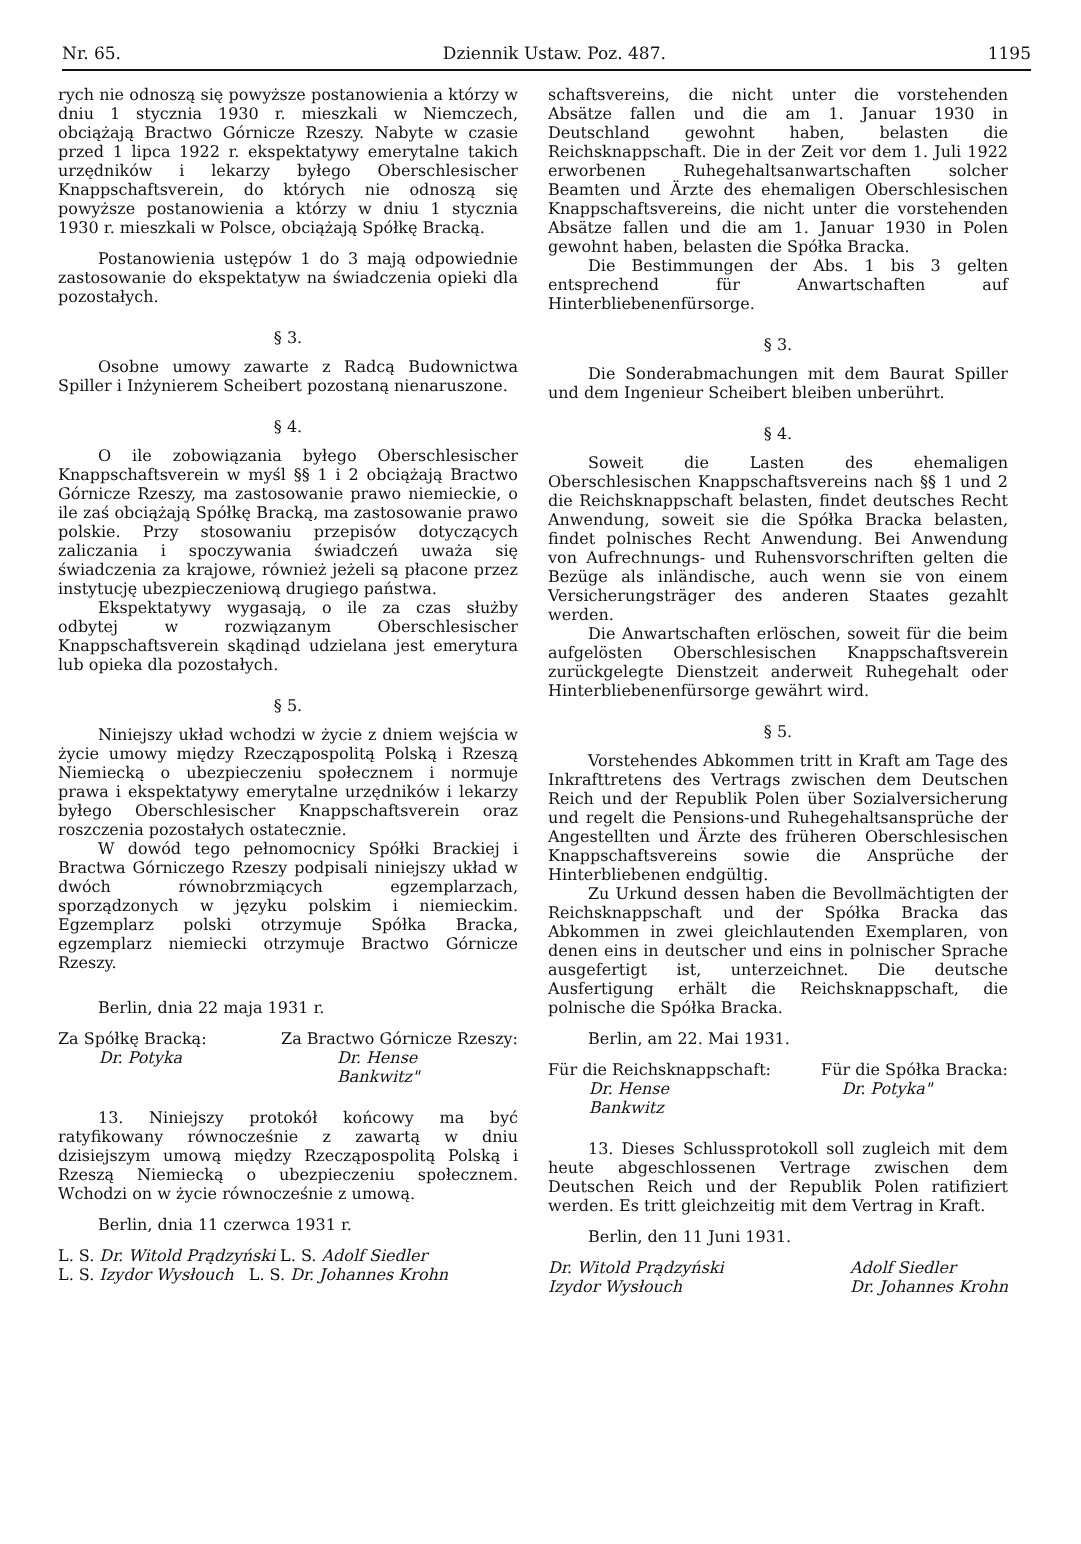Nr. 65. Dziennik Ustaw. Poz. 487. 1195
rych nie odnoszą się powyższe postanowienia a którzy w dniu 1 stycznia 1930 r. mieszkali w Niemczech, obciążają Bractwo Górnicze Rzeszy. Nabyte w czasie przed 1 lipca 1922 r. ekspektatywy emerytalne takich urzędników i lekarzy byłego Oberschlesischer Knappschaftsverein, do których nie odnoszą się powyższe postanowienia a którzy w dniu 1 stycznia 1930 r. mieszkali w Polsce, obciążają Spółkę Bracką.
Postanowienia ustępów 1 do 3 mają odpowiednie zastosowanie do ekspektatyw na świadczenia opieki dla pozostałych.
§ 3.
Osobne umowy zawarte z Radcą Budownictwa Spiller i Inżynierem Scheibert pozostaną nienaruszone.
§ 4.
O ile zobowiązania byłego Oberschlesischer Knappschaftsverein w myśl §§ 1 i 2 obciążają Bractwo Górnicze Rzeszy, ma zastosowanie prawo niemieckie, o ile zaś obciążają Spółkę Bracką, ma zastosowanie prawo polskie. Przy stosowaniu przepisów dotyczących zaliczania i spoczywania świadczeń uważa się świadczenia za krajowe, również jeżeli są płacone przez instytucję ubezpieczeniową drugiego państwa.
Ekspektatywy wygasają, o ile za czas służby odbytej w rozwiązanym Oberschlesischer Knappschaftsverein skądinąd udzielana jest emerytura lub opieka dla pozostałych.
§ 5.
Niniejszy układ wchodzi w życie z dniem wejścia w życie umowy między Rzecząpospolitą Polską i Rzeszą Niemiecką o ubezpieczeniu społecznem i normuje prawa i ekspektatywy emerytalne urzędników i lekarzy byłego Oberschlesischer Knappschaftsverein oraz roszczenia pozostałych ostatecznie.
W dowód tego pełnomocnicy Spółki Brackiej i Bractwa Górniczego Rzeszy podpisali niniejszy układ w dwóch równobrzmiących egzemplarzach, sporządzonych w języku polskim i niemieckim. Egzemplarz polski otrzymuje Spółka Bracka, egzemplarz niemiecki otrzymuje Bractwo Górnicze Rzeszy.
Berlin, dnia 22 maja 1931 r.
Za Spółkę Bracką:
Dr. Potyka
Za Bractwo Górnicze Rzeszy:
Dr. Hense
Bankwitz"
13. Niniejszy protokół końcowy ma być ratyfikowany równocześnie z zawartą w dniu dzisiejszym umową między Rzecząpospolitą Polską i Rzeszą Niemiecką o ubezpieczeniu społecznem. Wchodzi on w życie równocześnie z umową.
Berlin, dnia 11 czerwca 1931 r.
L. S. Dr. Witold Prądzyński L. S. Adolf Siedler
L. S. Izydor Wysłouch L. S. Dr. Johannes Krohn
schaftsvereins, die nicht unter die vorstehenden Absätze fallen und die am 1. Januar 1930 in Deutschland gewohnt haben, belasten die Reichsknappschaft. Die in der Zeit vor dem 1. Juli 1922 erworbenen Ruhegehaltsanwartschaften solcher Beamten und Ärzte des ehemaligen Oberschlesischen Knappschaftsvereins, die nicht unter die vorstehenden Absätze fallen und die am 1. Januar 1930 in Polen gewohnt haben, belasten die Spółka Bracka.
Die Bestimmungen der Abs. 1 bis 3 gelten entsprechend für Anwartschaften auf Hinterbliebenenfürsorge.
§ 3.
Die Sonderabmachungen mit dem Baurat Spiller und dem Ingenieur Scheibert bleiben unberührt.
§ 4.
Soweit die Lasten des ehemaligen Oberschlesischen Knappschaftsvereins nach §§ 1 und 2 die Reichsknappschaft belasten, findet deutsches Recht Anwendung, soweit sie die Spółka Bracka belasten, findet polnisches Recht Anwendung. Bei Anwendung von Aufrechnungs- und Ruhensvorschriften gelten die Bezüge als inländische, auch wenn sie von einem Versicherungsträger des anderen Staates gezahlt werden.
Die Anwartschaften erlöschen, soweit für die beim aufgelösten Oberschlesischen Knappschaftsverein zurückgelegte Dienstzeit anderweit Ruhegehalt oder Hinterbliebenenfürsorge gewährt wird.
§ 5.
Vorstehendes Abkommen tritt in Kraft am Tage des Inkrafttretens des Vertrags zwischen dem Deutschen Reich und der Republik Polen über Sozialversicherung und regelt die Pensions-und Ruhegehaltsansprüche der Angestellten und Ärzte des früheren Oberschlesischen Knappschaftsvereins sowie die Ansprüche der Hinterbliebenen endgültig.
Zu Urkund dessen haben die Bevollmächtigten der Reichsknappschaft und der Spółka Bracka das Abkommen in zwei gleichlautenden Exemplaren, von denen eins in deutscher und eins in polnischer Sprache ausgefertigt ist, unterzeichnet. Die deutsche Ausfertigung erhält die Reichsknappschaft, die polnische die Spółka Bracka.
Berlin, am 22. Mai 1931.
Für die Reichsknappschaft:
Dr. Hense
Bankwitz
Für die Spółka Bracka:
Dr. Potyka"
13. Dieses Schlussprotokoll soll zugleich mit dem heute abgeschlossenen Vertrage zwischen dem Deutschen Reich und der Republik Polen ratifiziert werden. Es tritt gleichzeitig mit dem Vertrag in Kraft.
Berlin, den 11 Juni 1931.
Dr. Witold Prądzyński
Izydor Wysłouch
Adolf Siedler
Dr. Johannes Krohn